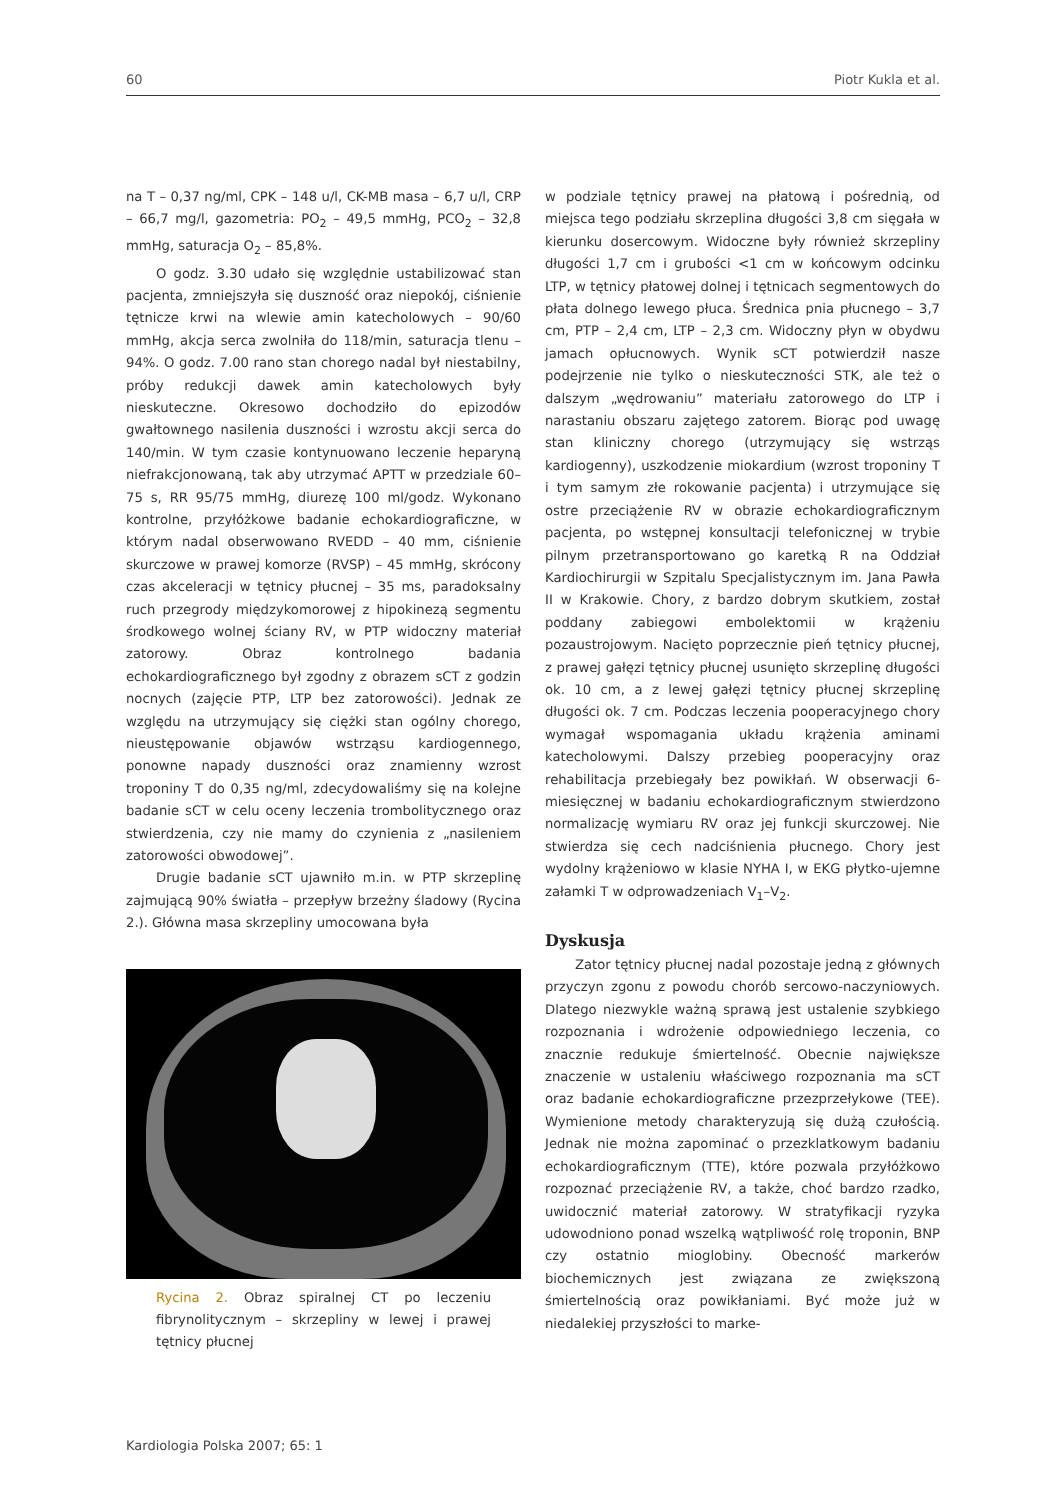60 Piotr Kukla et al.
na T – 0,37 ng/ml, CPK – 148 u/l, CK-MB masa – 6,7 u/l, CRP – 66,7 mg/l, gazometria: PO<sub>2</sub> – 49,5 mmHg, PCO<sub>2</sub> – 32,8 mmHg, saturacja O<sub>2</sub> – 85,8%.
O godz. 3.30 udało się względnie ustabilizować stan pacjenta, zmniejszyła się duszność oraz niepokój, ciśnienie tętnicze krwi na wlewie amin katecholowych – 90/60 mmHg, akcja serca zwolniła do 118/min, saturacja tlenu – 94%. O godz. 7.00 rano stan chorego nadal był niestabilny, próby redukcji dawek amin katecholowych były nieskuteczne. Okresowo dochodziło do epizodów gwałtownego nasilenia duszności i wzrostu akcji serca do 140/min. W tym czasie kontynuowano leczenie heparyną niefrakcjonowaną, tak aby utrzymać APTT w przedziale 60–75 s, RR 95/75 mmHg, diurezę 100 ml/godz. Wykonano kontrolne, przyłóżkowe badanie echokardiograficzne, w którym nadal obserwowano RVEDD – 40 mm, ciśnienie skurczowe w prawej komorze (RVSP) – 45 mmHg, skrócony czas akceleracji w tętnicy płucnej – 35 ms, paradoksalny ruch przegrody międzykomorowej z hipokinezą segmentu środkowego wolnej ściany RV, w PTP widoczny materiał zatorowy. Obraz kontrolnego badania echokardiograficznego był zgodny z obrazem sCT z godzin nocnych (zajęcie PTP, LTP bez zatorowości). Jednak ze względu na utrzymujący się ciężki stan ogólny chorego, nieustępowanie objawów wstrząsu kardiogennego, ponowne napady duszności oraz znamienny wzrost troponiny T do 0,35 ng/ml, zdecydowaliśmy się na kolejne badanie sCT w celu oceny leczenia trombolitycznego oraz stwierdzenia, czy nie mamy do czynienia z „nasileniem zatorowości obwodowej”.
Drugie badanie sCT ujawniło m.in. w PTP skrzeplinę zajmującą 90% światła – przepływ brzeżny śladowy (Rycina 2.). Główna masa skrzepliny umocowana była
Rycina 2. Obraz spiralnej CT po leczeniu fibrynolitycznym – skrzepliny w lewej i prawej tętnicy płucnej
w podziale tętnicy prawej na płatową i pośrednią, od miejsca tego podziału skrzeplina długości 3,8 cm sięgała w kierunku dosercowym. Widoczne były również skrzepliny długości 1,7 cm i grubości <1 cm w końcowym odcinku LTP, w tętnicy płatowej dolnej i tętnicach segmentowych do płata dolnego lewego płuca. Średnica pnia płucnego – 3,7 cm, PTP – 2,4 cm, LTP – 2,3 cm. Widoczny płyn w obydwu jamach opłucnowych. Wynik sCT potwierdził nasze podejrzenie nie tylko o nieskuteczności STK, ale też o dalszym „wędrowaniu” materiału zatorowego do LTP i narastaniu obszaru zajętego zatorem. Biorąc pod uwagę stan kliniczny chorego (utrzymujący się wstrząs kardiogenny), uszkodzenie miokardium (wzrost troponiny T i tym samym złe rokowanie pacjenta) i utrzymujące się ostre przeciążenie RV w obrazie echokardiograficznym pacjenta, po wstępnej konsultacji telefonicznej w trybie pilnym przetransportowano go karetką R na Oddział Kardiochirurgii w Szpitalu Specjalistycznym im. Jana Pawła II w Krakowie. Chory, z bardzo dobrym skutkiem, został poddany zabiegowi embolektomii w krążeniu pozaustrojowym. Nacięto poprzecznie pień tętnicy płucnej, z prawej gałęzi tętnicy płucnej usunięto skrzeplinę długości ok. 10 cm, a z lewej gałęzi tętnicy płucnej skrzeplinę długości ok. 7 cm. Podczas leczenia pooperacyjnego chory wymagał wspomagania układu krążenia aminami katecholowymi. Dalszy przebieg pooperacyjny oraz rehabilitacja przebiegały bez powikłań. W obserwacji 6-miesięcznej w badaniu echokardiograficznym stwierdzono normalizację wymiaru RV oraz jej funkcji skurczowej. Nie stwierdza się cech nadciśnienia płucnego. Chory jest wydolny krążeniowo w klasie NYHA I, w EKG płytko-ujemne załamki T w odprowadzeniach V<sub>1</sub>–V<sub>2</sub>.
Dyskusja
Zator tętnicy płucnej nadal pozostaje jedną z głównych przyczyn zgonu z powodu chorób sercowo-naczyniowych. Dlatego niezwykle ważną sprawą jest ustalenie szybkiego rozpoznania i wdrożenie odpowiedniego leczenia, co znacznie redukuje śmiertelność. Obecnie największe znaczenie w ustaleniu właściwego rozpoznania ma sCT oraz badanie echokardiograficzne przezprzełykowe (TEE). Wymienione metody charakteryzują się dużą czułością. Jednak nie można zapominać o przezklatkowym badaniu echokardiograficznym (TTE), które pozwala przyłóżkowo rozpoznać przeciążenie RV, a także, choć bardzo rzadko, uwidocznić materiał zatorowy. W stratyfikacji ryzyka udowodniono ponad wszelką wątpliwość rolę troponin, BNP czy ostatnio mioglobiny. Obecność markerów biochemicznych jest związana ze zwiększoną śmiertelnością oraz powikłaniami. Być może już w niedalekiej przyszłości to marke-
Kardiologia Polska 2007; 65: 1